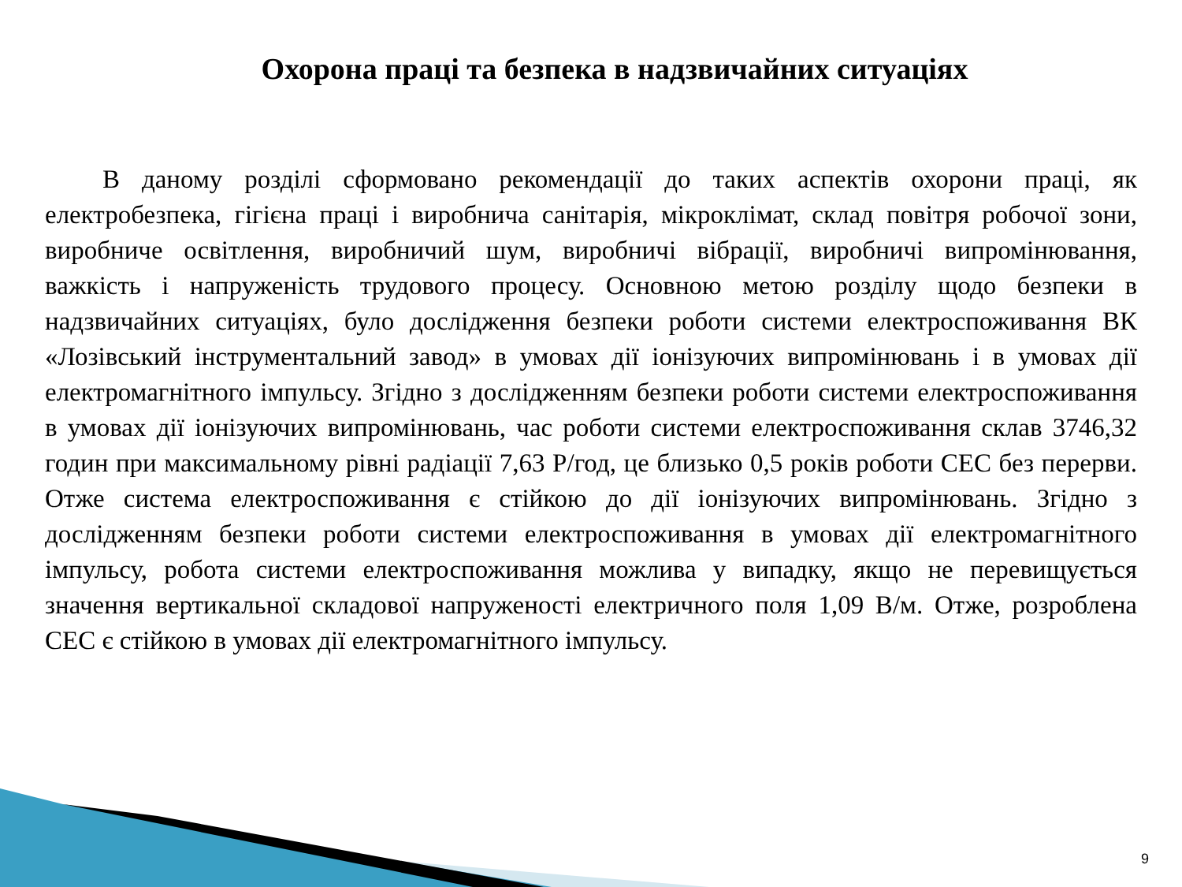Охорона праці та безпека в надзвичайних ситуаціях
В даному розділі сформовано рекомендації до таких аспектів охорони праці, як електробезпека, гігієна праці і виробнича санітарія, мікроклімат, склад повітря робочої зони, виробниче освітлення, виробничий шум, виробничі вібрації, виробничі випромінювання, важкість і напруженість трудового процесу. Основною метою розділу щодо безпеки в надзвичайних ситуаціях, було дослідження безпеки роботи системи електроспоживання ВК «Лозівський інструментальний завод» в умовах дії іонізуючих випромінювань і в умовах дії електромагнітного імпульсу. Згідно з дослідженням безпеки роботи системи електроспоживання в умовах дії іонізуючих випромінювань, час роботи системи електроспоживання склав 3746,32 годин при максимальному рівні радіації 7,63 Р/год, це близько 0,5 років роботи СЕС без перерви. Отже система електроспоживання є стійкою до дії іонізуючих випромінювань. Згідно з дослідженням безпеки роботи системи електроспоживання в умовах дії електромагнітного імпульсу, робота системи електроспоживання можлива у випадку, якщо не перевищується значення вертикальної складової напруженості електричного поля 1,09 В/м. Отже, розроблена СЕС є стійкою в умовах дії електромагнітного імпульсу.
9